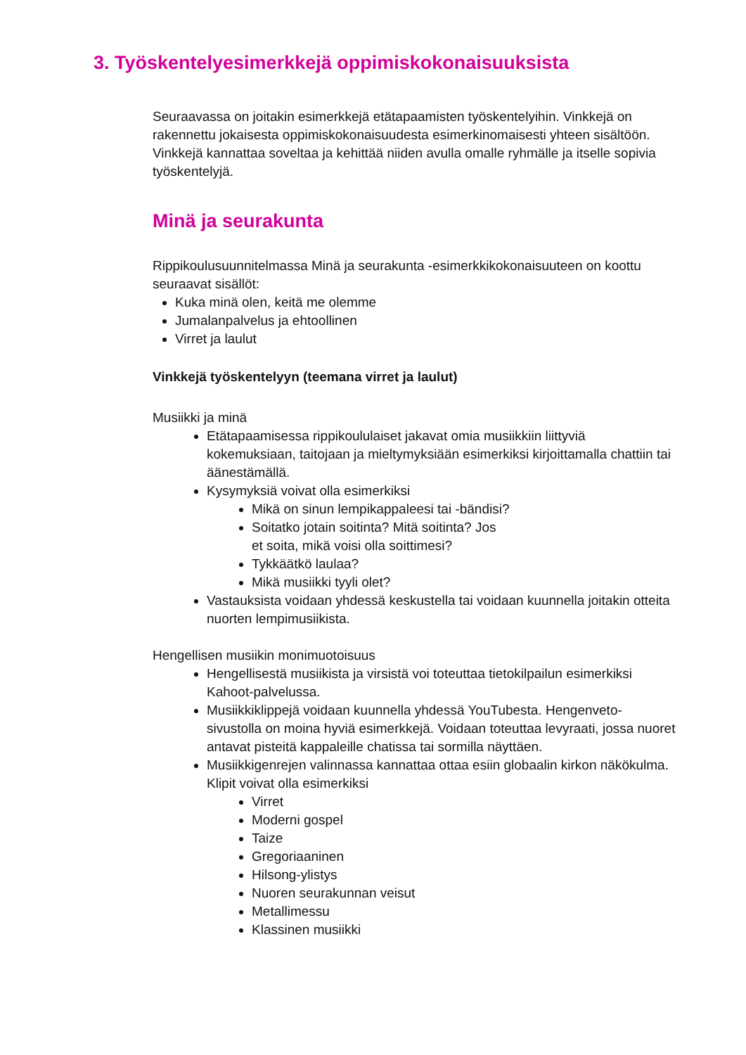3. Työskentelyesimerkkejä oppimiskokonaisuuksista
Seuraavassa on joitakin esimerkkejä etätapaamisten työskentelyihin. Vinkkejä on rakennettu jokaisesta oppimiskokonaisuudesta esimerkinomaisesti yhteen sisältöön. Vinkkejä kannattaa soveltaa ja kehittää niiden avulla omalle ryhmälle ja itselle sopivia työskentelyjä.
Minä ja seurakunta
Rippikoulusuunnitelmassa Minä ja seurakunta -esimerkkikokonaisuuteen on koottu seuraavat sisällöt:
Kuka minä olen, keitä me olemme
Jumalanpalvelus ja ehtoollinen
Virret ja laulut
Vinkkejä työskentelyyn (teemana virret ja laulut)
Musiikki ja minä
Etätapaamisessa rippikoululaiset jakavat omia musiikkiin liittyviä kokemuksiaan, taitojaan ja mieltymyksiään esimerkiksi kirjoittamalla chattiin tai äänestämällä.
Kysymyksiä voivat olla esimerkiksi
Mikä on sinun lempikappaleesi tai -bändisi?
Soitatko jotain soitinta? Mitä soitinta? Jos
et soita, mikä voisi olla soittimesi?
Tykkäätkö laulaa?
Mikä musiikki tyyli olet?
Vastauksista voidaan yhdessä keskustella tai voidaan kuunnella joitakin otteita nuorten lempimusiikista.
Hengellisen musiikin monimuotoisuus
Hengellisestä musiikista ja virsistä voi toteuttaa tietokilpailun esimerkiksi Kahoot-palvelussa.
Musiikkiklippejä voidaan kuunnella yhdessä YouTubesta. Hengenveto-sivustolla on moina hyviä esimerkkejä. Voidaan toteuttaa levyraati, jossa nuoret antavat pisteitä kappaleille chatissa tai sormilla näyttäen.
Musiikkigenrejen valinnassa kannattaa ottaa esiin globaalin kirkon näkökulma. Klipit voivat olla esimerkiksi
Virret
Moderni gospel
Taize
Gregoriaaninen
Hilsong-ylistys
Nuoren seurakunnan veisut
Metallimessu
Klassinen musiikki